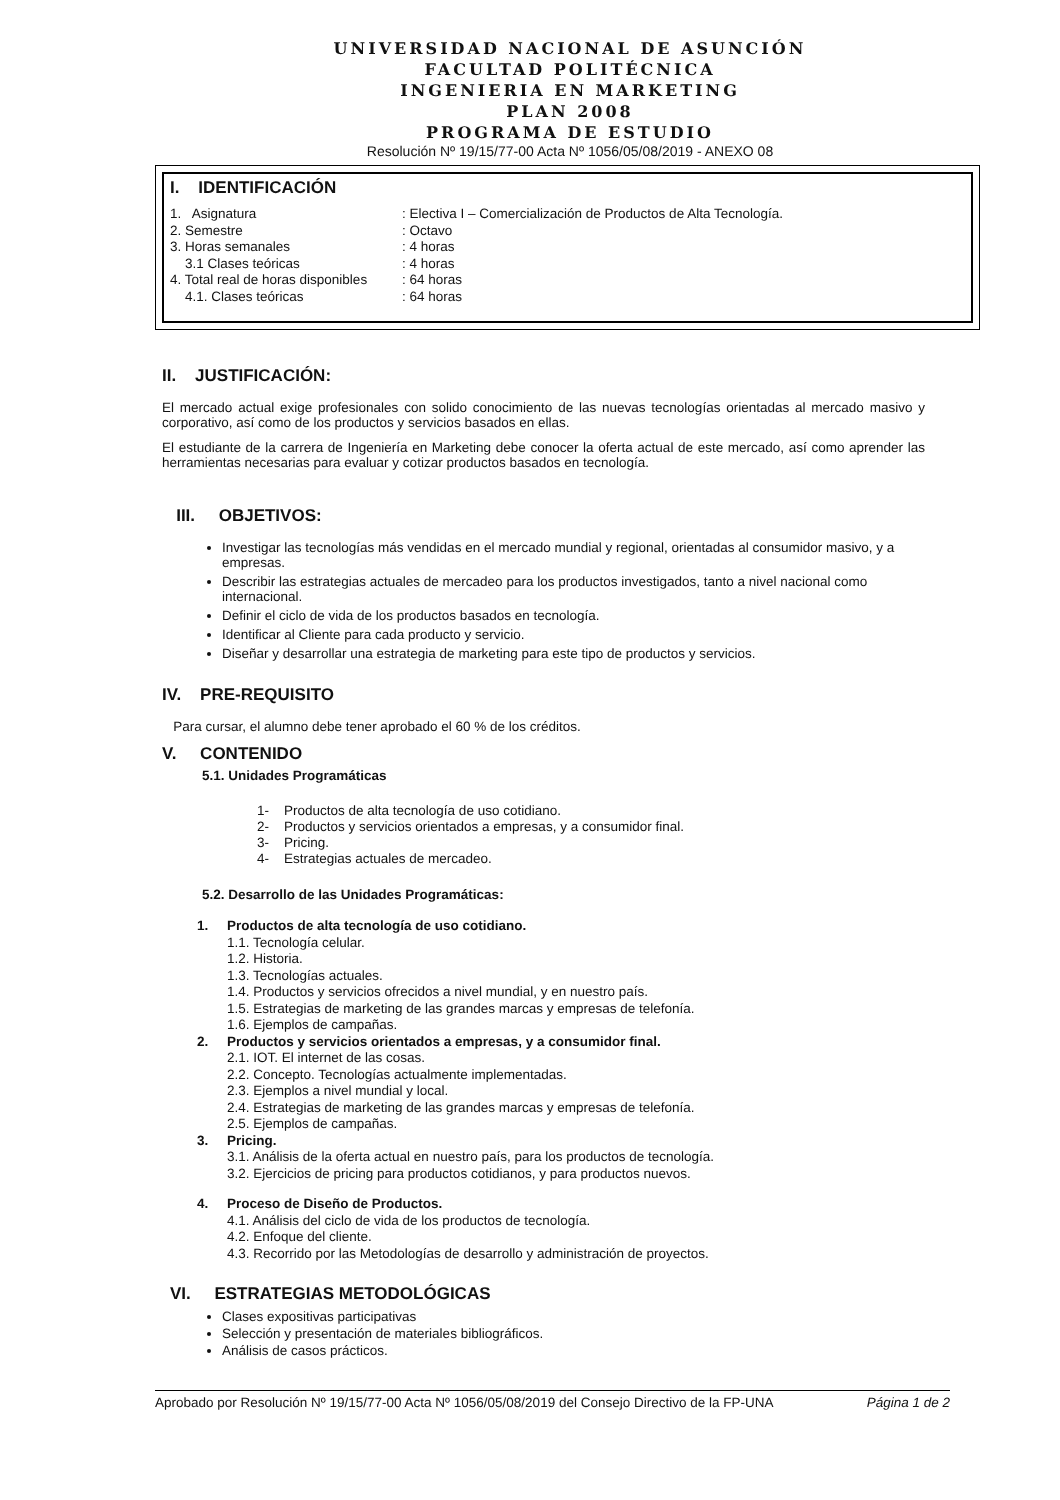UNIVERSIDAD NACIONAL DE ASUNCIÓN
FACULTAD POLITÉCNICA
INGENIERIA EN MARKETING
PLAN 2008
PROGRAMA DE ESTUDIO
Resolución Nº 19/15/77-00 Acta Nº 1056/05/08/2019 - ANEXO 08
I. IDENTIFICACIÓN
| 1. Asignatura | : Electiva I – Comercialización de Productos de Alta Tecnología. |
| 2. Semestre | : Octavo |
| 3. Horas semanales | : 4 horas |
| 3.1 Clases teóricas | : 4 horas |
| 4. Total real de horas disponibles | : 64 horas |
| 4.1. Clases teóricas | : 64 horas |
II. JUSTIFICACIÓN:
El mercado actual exige profesionales con solido conocimiento de las nuevas tecnologías orientadas al mercado masivo y corporativo, así como de los productos y servicios basados en ellas.
El estudiante de la carrera de Ingeniería en Marketing debe conocer la oferta actual de este mercado, así como aprender las herramientas necesarias para evaluar y cotizar productos basados en tecnología.
III. OBJETIVOS:
Investigar las tecnologías más vendidas en el mercado mundial y regional, orientadas al consumidor masivo, y a empresas.
Describir las estrategias actuales de mercadeo para los productos investigados, tanto a nivel nacional como internacional.
Definir el ciclo de vida de los productos basados en tecnología.
Identificar al Cliente para cada producto y servicio.
Diseñar y desarrollar una estrategia de marketing para este tipo de productos y servicios.
IV. PRE-REQUISITO
Para cursar, el alumno debe tener aprobado el 60 % de los créditos.
V. CONTENIDO
5.1. Unidades Programáticas
1- Productos de alta tecnología de uso cotidiano.
2- Productos y servicios orientados a empresas, y a consumidor final.
3- Pricing.
4- Estrategias actuales de mercadeo.
5.2. Desarrollo de las Unidades Programáticas:
1. Productos de alta tecnología de uso cotidiano.
1.1. Tecnología celular.
1.2. Historia.
1.3. Tecnologías actuales.
1.4. Productos y servicios ofrecidos a nivel mundial, y en nuestro país.
1.5. Estrategias de marketing de las grandes marcas y empresas de telefonía.
1.6. Ejemplos de campañas.
2. Productos y servicios orientados a empresas, y a consumidor final.
2.1. IOT. El internet de las cosas.
2.2. Concepto. Tecnologías actualmente implementadas.
2.3. Ejemplos a nivel mundial y local.
2.4. Estrategias de marketing de las grandes marcas y empresas de telefonía.
2.5. Ejemplos de campañas.
3. Pricing.
3.1. Análisis de la oferta actual en nuestro país, para los productos de tecnología.
3.2. Ejercicios de pricing para productos cotidianos, y para productos nuevos.
4. Proceso de Diseño de Productos.
4.1. Análisis del ciclo de vida de los productos de tecnología.
4.2. Enfoque del cliente.
4.3. Recorrido por las Metodologías de desarrollo y administración de proyectos.
VI. ESTRATEGIAS METODOLÓGICAS
Clases expositivas participativas
Selección y presentación de materiales bibliográficos.
Análisis de casos prácticos.
Aprobado por Resolución Nº 19/15/77-00 Acta Nº 1056/05/08/2019 del Consejo Directivo de la FP-UNA Página 1 de 2